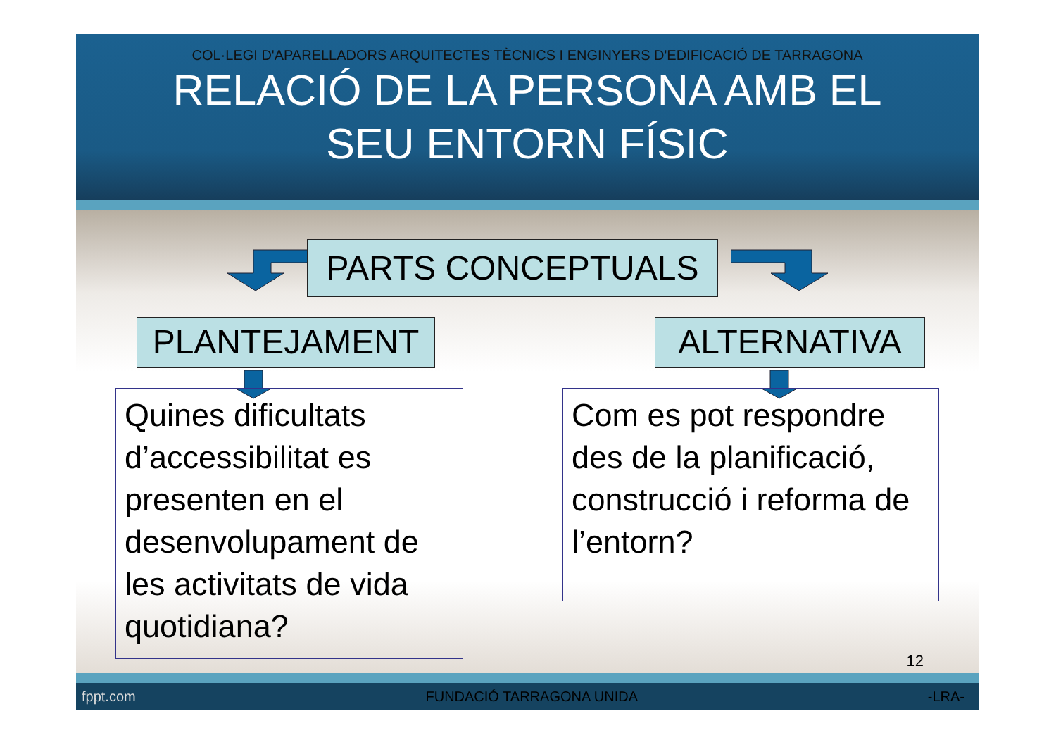COL·LEGI D'APARELLADORS ARQUITECTES TÈCNICS I ENGINYERS D'EDIFICACIÓ DE TARRAGONA
RELACIÓ DE LA PERSONA AMB EL
SEU ENTORN FÍSIC
PARTS CONCEPTUALS
PLANTEJAMENT ALTERNATIVA
Quines dificultats d’accessibilitat es presenten en el desenvolupament de les activitats de vida quotidiana?
Com es pot respondre des de la planificació, construcció i reforma de l’entorn?
12
fppt.com FUNDACIÓ TARRAGONA UNIDA -LRA-